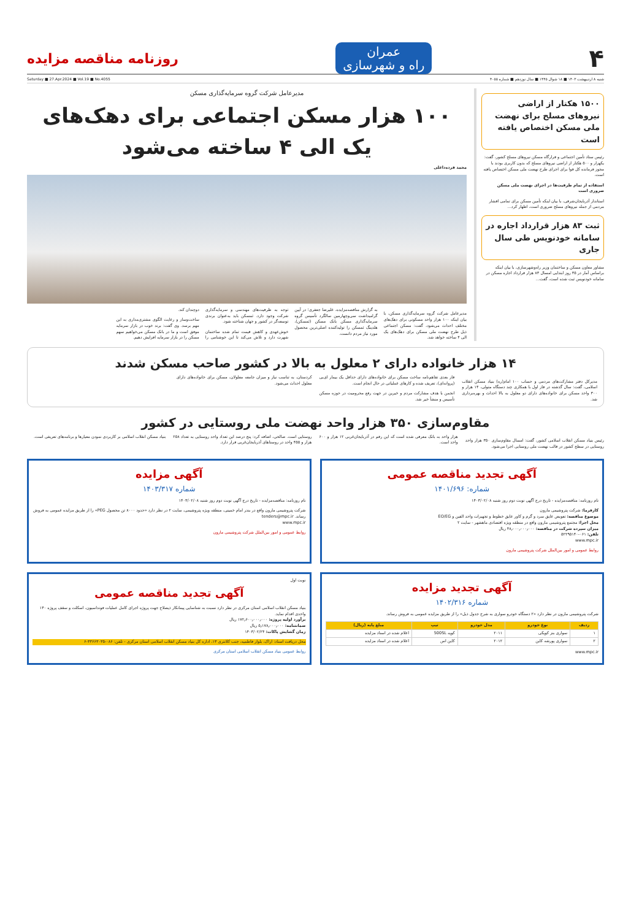۴
عمران
راه و شهرسازی
روزنامه مناقصه مزایده
شنبه ۸ اردیبهشت ۱۴۰۳ ■ ۱۸ شوال ۱۴۴۵ ■ سال نوزدهم ■ شماره ۴۰۵۵ Saturday ■ 27.Apr.2024 ■ Vol.19 ■ No.4055
۱۵۰۰ هکتار از اراضی نیروهای مسلح برای نهضت ملی مسکن اختصاص یافته است
رئیس ستاد تأمین اجتماعی و قرارگاه مسکن نیروهای مسلح کشور، گفت: یکهزار و ۵۰۰ هکتار از اراضی نیروهای مسلح که بدون کاربری بودند با مجوز فرمانده کل قوا برای اجرای طرح نهضت ملی مسکن اختصاص یافته است.
استفاده از تمام ظرفیت‌ها در اجرای نهضت ملی مسکن ضروری است
استاندار آذربایجان‌شرقی، با بیان اینکه تأمین مسکن برای تمامی اقشار مردمی از جمله نیروهای مسلح ضروری است، اظهار کرد...
ثبت ۸۳ هزار قرارداد اجاره در سامانه خودنویس طی سال جاری
مشاور معاون مسکن و ساختمان وزیر راه‌وشهرسازی، با بیان اینکه براساس آمار در ۳۵ روز ابتدایی امسال ۸۳ هزار قرارداد اجاره مسکن در سامانه خودنویس ثبت شده است، گفت...
مدیرعامل شرکت گروه سرمایه‌گذاری مسکن
۱۰۰ هزار مسکن اجتماعی برای دهک‌های
یک الی ۴ ساخته می‌شود
محمد فرده‌داغلی
مدیرعامل شرکت گروه سرمایه‌گذاری مسکن، با بیان اینکه ۱۰۰ هزار واحد مسکونی برای دهک‌های مختلف احداث می‌شود، گفت: مسکن اجتماعی ذیل طرح نهضت ملی مسکن برای دهک‌های یک الی ۴ ساخته خواهد شد.
به گزارش مناقصه‌مزایده، علیرضا جعفری؛ در آیین گرامیداشت سی‌وچهارمین سالگرد تأسیس گروه سرمایه‌گذاری مسکن بانک مسکن (ثمسکن)، هلدینگ ثمسکن را تولیدکننده اصلی‌ترین محصول مورد نیاز مردم دانست.
توجه به ظرفیت‌های مهندسی و سرمایه‌گذاری شرکت وجود دارد. ثمسکن باید به‌عنوان برندی توسعه‌گر در کشور و جهان شناخته شود.
خوش‌عهدی و کاهش قیمت تمام شده ساختمان شهرت دارد و تلاش می‌کند تا این خوشنامی را دوچندان کند.
ساخت‌وساز و رعایت الگوی مشتری‌مداری به این مهم برسد. وی گفت: برند خوب در بازار سرمایه موفق است و ما در بانک مسکن می‌خواهیم سهم مسکن را در بازار سرمایه افزایش دهیم.
۱۴ هزار خانواده دارای ۲ معلول به بالا در کشور صاحب مسکن شدند
مدیرکل دفتر مشارکت‌های مردمی و حساب ۱۰۰ امام(ره) بنیاد مسکن انقلاب اسلامی، گفت: سال گذشته در فاز اول با همکاری چند دستگاه متولی، ۱۴ هزار و ۳۰۰ واحد مسکن برای خانواده‌های دارای دو معلول به بالا احداث و بهره‌برداری شد.
فاز بعدی تفاهم‌نامه ساخت مسکن برای خانواده‌های دارای حداقل یک بیمار ای‌بی (پروانه‌ای)، تعریف شده و کارهای عملیاتی در حال انجام است.
انجمن با هدف مشارکت مردم و خیرین در جهت رفع محرومیت در حوزه مسکن تأسیس و منشأ خیر شد.
کردستان، به تناسب نیاز و میزان جامعه معلولان، مسکن برای خانواده‌های دارای معلول احداث می‌شود.
مقاوم‌سازی ۳۵۰ هزار واحد نهضت ملی روستایی در کشور
رئیس بنیاد مسکن انقلاب اسلامی کشور، گفت: امسال مقاوم‌سازی ۳۵۰ هزار واحد روستایی در سطح کشور در قالب نهضت ملی روستایی اجرا می‌شود.
هزار واحد به بانک معرفی شده است که این رقم در آذربایجان‌غربی ۱۲ هزار و ۶۰۰ واحد است.
روستایی است. صالحی، اضافه کرد: پنج درصد این تعداد واحد روستایی به تعداد ۲۵۸ هزار و ۴۵۵ واحد در روستاهای آذربایجان‌غربی قرار دارد.
بنیاد مسکن انقلاب اسلامی بر کاربردی نمودن معیارها و برنامه‌های تعریفی است.
آگهی تجدید مناقصه عمومی
شماره: ۱۴۰۱/۶۹۶
نام روزنامه: مناقصه‌مزایده - تاریخ درج آگهی نوبت دوم روز شنبه ۱۴۰۳/۰۲/۰۸
کارفرما: شرکت پتروشیمی مارون
موضوع مناقصه: تعویض عایق سرد و گرم و کاور عایق خطوط و تجهیزات واحد الفین و EO/EG
محل اجرا: مجتمع پتروشیمی مارون واقع در منطقه ویژه اقتصادی ماهشهر - سایت ۲
میزان سپرده شرکت در مناقصه: ۴۸٫۰۰۰٫۰۰۰٫۰۰۰ ریال
تلفن: ۰۶۱-۵۲۲۹۵۱۴۰
www.mpc.ir
روابط عمومی و امور بین‌الملل شرکت پتروشیمی مارون
آگهی مزایده
شماره ۱۴۰۳/۳۱۷
نام روزنامه: مناقصه‌مزایده - تاریخ درج آگهی نوبت دوم روز شنبه ۱۴۰۳/۰۲/۰۸
شرکت پتروشیمی مارون واقع در بندر امام خمینی، منطقه ویژه پتروشیمی، سایت ۲ در نظر دارد «حدود ۸۰۰۰ تن محصول PEG» را از طریق مزایده عمومی به فروش رساند. tenders@mpc.ir
www.mpc.ir
روابط عمومی و امور بین‌الملل شرکت پتروشیمی مارون
آگهی تجدید مزایده
شماره ۱۴۰۲/۳۱۶
شرکت پتروشیمی مارون در نظر دارد «۲ دستگاه خودرو سواری به شرح جدول ذیل» را از طریق مزایده عمومی به فروش رساند.
| ردیف | نوع خودرو | مدل خودرو | تیپ | مبلغ پایه (ریال) |
| --- | --- | --- | --- | --- |
| ۱ | سواری بنز کوپکی | ۲۰۱۱ | کوپه 500SL | اعلام شده در اسناد مزایده |
| ۲ | سواری پورشه کاین | ۲۰۱۲ | کاین اس | اعلام شده در اسناد مزایده |
www.mpc.ir
نوبت اول
آگهی تجدید مناقصه عمومی
بنیاد مسکن انقلاب اسلامی استان مرکزی در نظر دارد نسبت به شناسایی پیمانکار ذیصلاح جهت پروژه اجرای کامل عملیات فونداسیون، اسکلت و سقف پروژه ۱۴۰ واحدی اقدام نماید.
برآورد اولیه پروژه: ۱۷۲٫۶۰۰٫۰۰۰٫۰۰۰ ریال
ضمانتنامه: ۵٫۱۷۸٫۰۰۰٫۰۰۰ ریال
زمان گشایش پاکات: ۱۴۰۳/۰۲/۲۴
محل دریافت اسناد: اراک، بلوار فاطمیه، جنب کلانتری ۱۳، اداره کل بنیاد مسکن انقلاب اسلامی استان مرکزی - تلفن: ۰۸۶-۳۳۶۶۳۰۳۵-۶
روابط عمومی بنیاد مسکن انقلاب اسلامی استان مرکزی